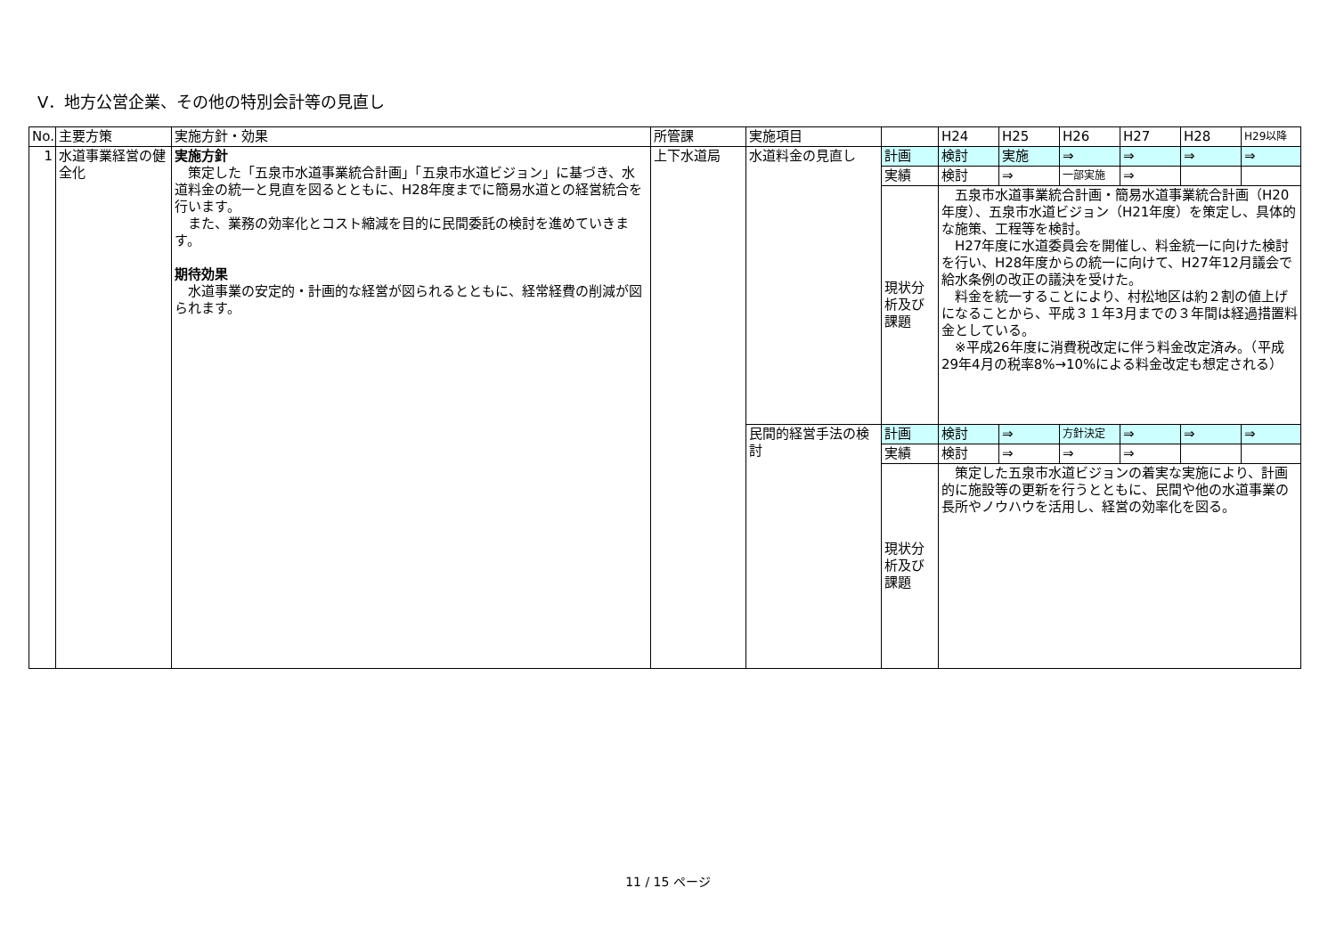Ⅴ．地方公営企業、その他の特別会計等の見直し
| No. | 主要方策 | 実施方針・効果 | 所管課 | 実施項目 | | H24 | H25 | H26 | H27 | H28 | H29以降 |
| 1 | 水道事業経営の健全化 | 実施方針 策定した「五泉市水道事業統合計画」「五泉市水道ビジョン」に基づき、水道料金の統一と見直を図るとともに、H28年度までに簡易水道との経営統合を行います。 また、業務の効率化とコスト縮減を目的に民間委託の検討を進めていきます。 期待効果 水道事業の安定的・計画的な経営が図られるとともに、経常経費の削減が図られます。 | 上下水道局 | 水道料金の見直し | 計画 | 検討 | 実施 | ⇒ | ⇒ | ⇒ | ⇒ |
| | | | | | 実績 | 検討 | ⇒ | 一部実施 | ⇒ | | |
| | | | | | 現状分析及び課題 | 五泉市水道事業統合計画・簡易水道事業統合計画（H20年度）、五泉市水道ビジョン（H21年度）を策定し、具体的な施策、工程等を検討。 H27年度に水道委員会を開催し、料金統一に向けた検討を行い、H28年度からの統一に向けて、H27年12月議会で給水条例の改正の議決を受けた。 料金を統一することにより、村松地区は約２割の値上げになることから、平成３１年3月までの３年間は経過措置料金としている。 ※平成26年度に消費税改定に伴う料金改定済み。（平成29年4月の税率8%→10%による料金改定も想定される） | | | | | |
| | | | | 民間的経営手法の検討 | 計画 | 検討 | ⇒ | 方針決定 | ⇒ | ⇒ | ⇒ |
| | | | | | 実績 | 検討 | ⇒ | ⇒ | ⇒ | | |
| | | | | | 現状分析及び課題 | 策定した五泉市水道ビジョンの着実な実施により、計画的に施設等の更新を行うとともに、民間や他の水道事業の長所やノウハウを活用し、経営の効率化を図る。 | | | | | |
11 / 15 ページ